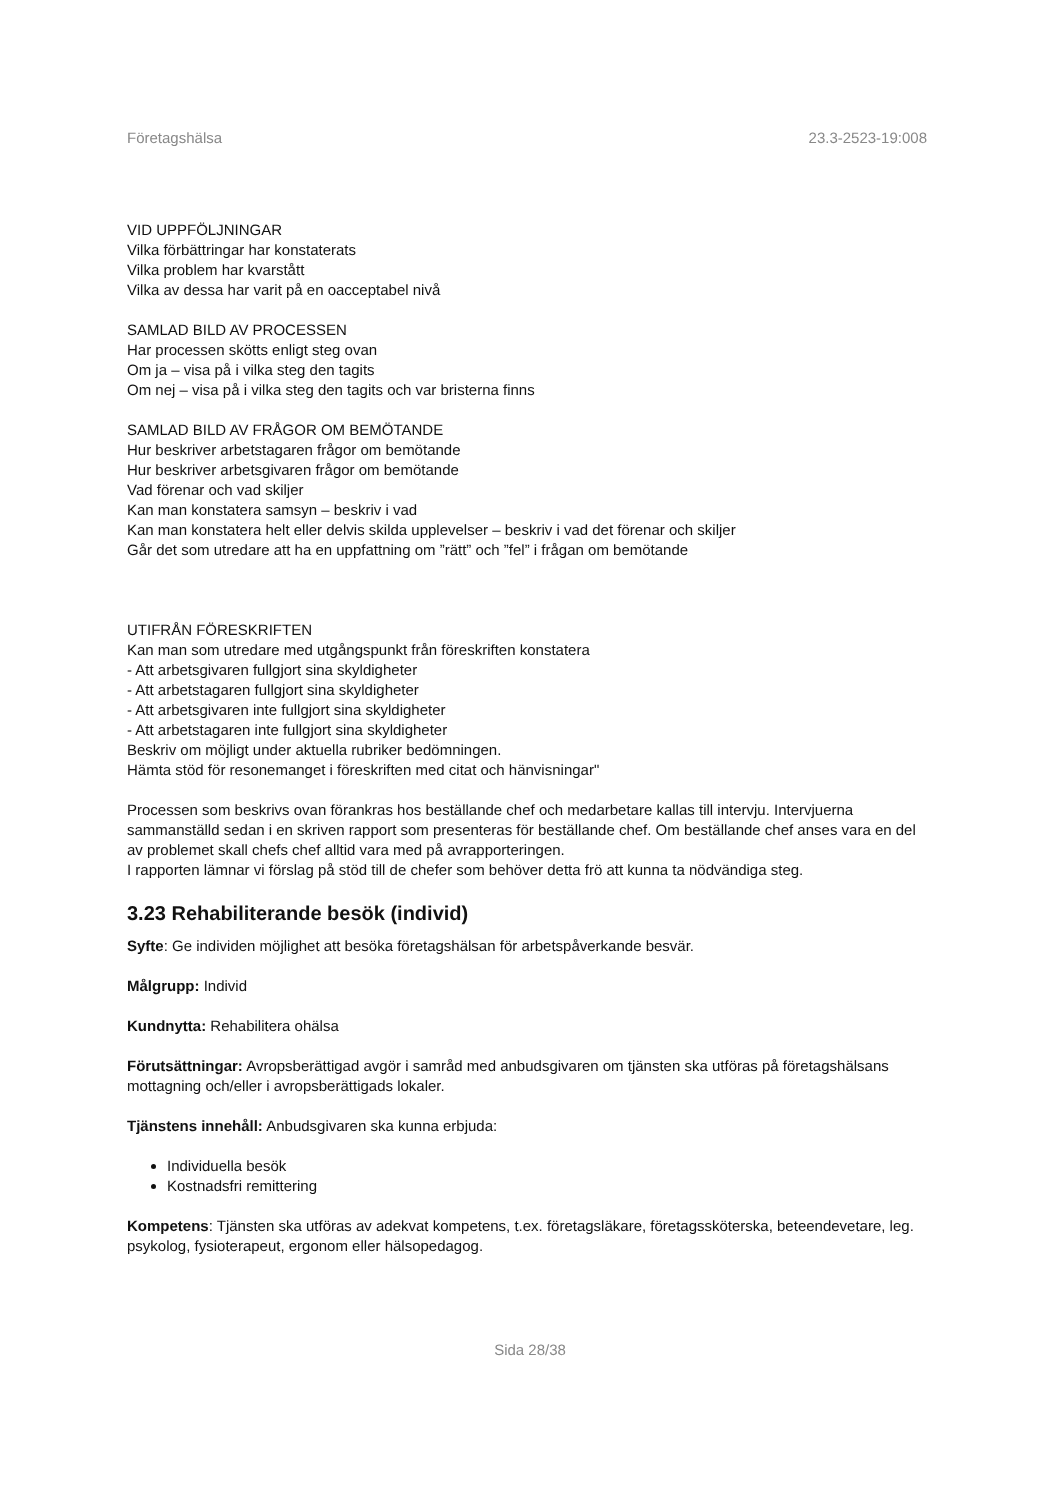Företagshälsa 23.3-2523-19:008
VID UPPFÖLJNINGAR
Vilka förbättringar har konstaterats
Vilka problem har kvarstått
Vilka av dessa har varit på en oacceptabel nivå
SAMLAD BILD AV PROCESSEN
Har processen skötts enligt steg ovan
Om ja – visa på i vilka steg den tagits
Om nej – visa på i vilka steg den tagits och var bristerna finns
SAMLAD BILD AV FRÅGOR OM BEMÖTANDE
Hur beskriver arbetstagaren frågor om bemötande
Hur beskriver arbetsgivaren frågor om bemötande
Vad förenar och vad skiljer
Kan man konstatera samsyn – beskriv i vad
Kan man konstatera helt eller delvis skilda upplevelser – beskriv i vad det förenar och skiljer
Går det som utredare att ha en uppfattning om ”rätt” och ”fel” i frågan om bemötande
UTIFRÅN FÖRESKRIFTEN
Kan man som utredare med utgångspunkt från föreskriften konstatera
- Att arbetsgivaren fullgjort sina skyldigheter
- Att arbetstagaren fullgjort sina skyldigheter
- Att arbetsgivaren inte fullgjort sina skyldigheter
- Att arbetstagaren inte fullgjort sina skyldigheter
Beskriv om möjligt under aktuella rubriker bedömningen.
Hämta stöd för resonemanget i föreskriften med citat och hänvisningar"
Processen som beskrivs ovan förankras hos beställande chef och medarbetare kallas till intervju. Intervjuerna sammanställd sedan i en skriven rapport som presenteras för beställande chef. Om beställande chef anses vara en del av problemet skall chefs chef alltid vara med på avrapporteringen.
I rapporten lämnar vi förslag på stöd till de chefer som behöver detta frö att kunna ta nödvändiga steg.
3.23 Rehabiliterande besök (individ)
Syfte: Ge individen möjlighet att besöka företagshälsan för arbetspåverkande besvär.
Målgrupp: Individ
Kundnytta: Rehabilitera ohälsa
Förutsättningar: Avropsberättigad avgör i samråd med anbudsgivaren om tjänsten ska utföras på företagshälsans mottagning och/eller i avropsberättigads lokaler.
Tjänstens innehåll: Anbudsgivaren ska kunna erbjuda:
Individuella besök
Kostnadsfri remittering
Kompetens: Tjänsten ska utföras av adekvat kompetens, t.ex. företagsläkare, företagssköterska, beteendevetare, leg. psykolog, fysioterapeut, ergonom eller hälsopedagog.
Sida 28/38